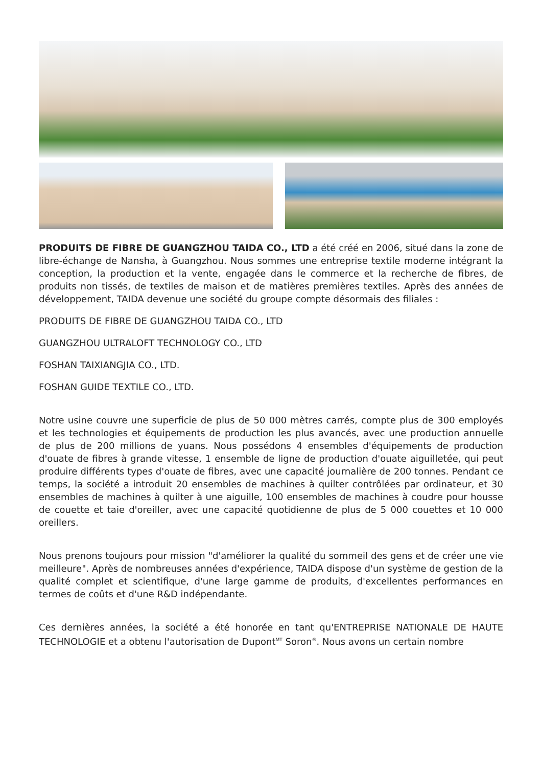PRODUITS DE FIBRE DE GUANGZHOU TAIDA CO., LTD a été créé en 2006, situé dans la zone de libre-échange de Nansha, à Guangzhou. Nous sommes une entreprise textile moderne intégrant la conception, la production et la vente, engagée dans le commerce et la recherche de fibres, de produits non tissés, de textiles de maison et de matières premières textiles. Après des années de développement, TAIDA devenue une société du groupe compte désormais des filiales :
PRODUITS DE FIBRE DE GUANGZHOU TAIDA CO., LTD
GUANGZHOU ULTRALOFT TECHNOLOGY CO., LTD
FOSHAN TAIXIANGJIA CO., LTD.
FOSHAN GUIDE TEXTILE CO., LTD.
Notre usine couvre une superficie de plus de 50 000 mètres carrés, compte plus de 300 employés et les technologies et équipements de production les plus avancés, avec une production annuelle de plus de 200 millions de yuans. Nous possédons 4 ensembles d'équipements de production d'ouate de fibres à grande vitesse, 1 ensemble de ligne de production d'ouate aiguilletée, qui peut produire différents types d'ouate de fibres, avec une capacité journalière de 200 tonnes. Pendant ce temps, la société a introduit 20 ensembles de machines à quilter contrôlées par ordinateur, et 30 ensembles de machines à quilter à une aiguille, 100 ensembles de machines à coudre pour housse de couette et taie d'oreiller, avec une capacité quotidienne de plus de 5 000 couettes et 10 000 oreillers.
Nous prenons toujours pour mission "d'améliorer la qualité du sommeil des gens et de créer une vie meilleure". Après de nombreuses années d'expérience, TAIDA dispose d'un système de gestion de la qualité complet et scientifique, d'une large gamme de produits, d'excellentes performances en termes de coûts et d'une R&D indépendante.
Ces dernières années, la société a été honorée en tant qu'ENTREPRISE NATIONALE DE HAUTE TECHNOLOGIE et a obtenu l'autorisation de Dupont<sup>MT</sup> Soron<sup>®</sup>. Nous avons un certain nombre